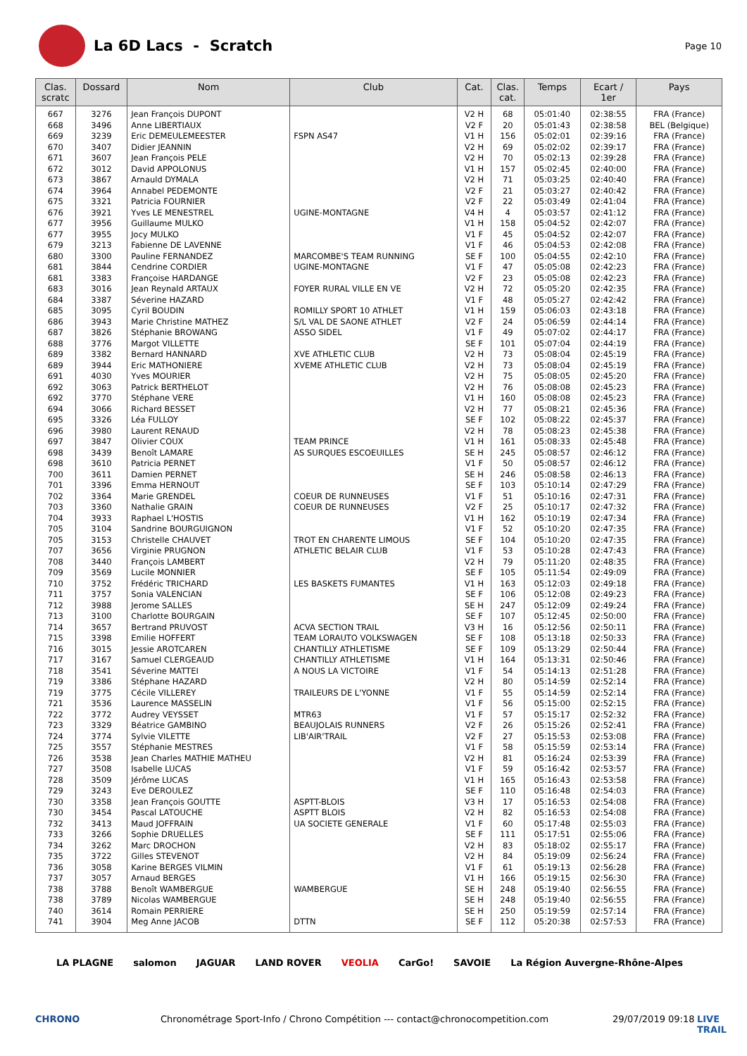La 6D Lacs - Scratch
Page 10
| Clas. scratc | Dossard | Nom | Club | Cat. | Clas. cat. | Temps | Ecart / 1er | Pays |
| --- | --- | --- | --- | --- | --- | --- | --- | --- |
| 667 | 3276 | Jean François DUPONT | | V2 H | 68 | 05:01:40 | 02:38:55 | FRA (France) |
| 668 | 3496 | Anne LIBERTIAUX | | V2 F | 20 | 05:01:43 | 02:38:58 | BEL (Belgique) |
| 669 | 3239 | Eric DEMEULEMEESTER | FSPN AS47 | V1 H | 156 | 05:02:01 | 02:39:16 | FRA (France) |
| 670 | 3407 | Didier JEANNIN | | V2 H | 69 | 05:02:02 | 02:39:17 | FRA (France) |
| 671 | 3607 | Jean François PELE | | V2 H | 70 | 05:02:13 | 02:39:28 | FRA (France) |
| 672 | 3012 | David APPOLONUS | | V1 H | 157 | 05:02:45 | 02:40:00 | FRA (France) |
| 673 | 3867 | Arnauld DYMALA | | V2 H | 71 | 05:03:25 | 02:40:40 | FRA (France) |
| 674 | 3964 | Annabel PEDEMONTE | | V2 F | 21 | 05:03:27 | 02:40:42 | FRA (France) |
| 675 | 3321 | Patricia FOURNIER | | V2 F | 22 | 05:03:49 | 02:41:04 | FRA (France) |
| 676 | 3921 | Yves LE MENESTREL | UGINE-MONTAGNE | V4 H | 4 | 05:03:57 | 02:41:12 | FRA (France) |
| 677 | 3956 | Guillaume MULKO | | V1 H | 158 | 05:04:52 | 02:42:07 | FRA (France) |
| 677 | 3955 | Jocy MULKO | | V1 F | 45 | 05:04:52 | 02:42:07 | FRA (France) |
| 679 | 3213 | Fabienne DE LAVENNE | | V1 F | 46 | 05:04:53 | 02:42:08 | FRA (France) |
| 680 | 3300 | Pauline FERNANDEZ | MARCOMBE'S TEAM RUNNING | SE F | 100 | 05:04:55 | 02:42:10 | FRA (France) |
| 681 | 3844 | Cendrine CORDIER | UGINE-MONTAGNE | V1 F | 47 | 05:05:08 | 02:42:23 | FRA (France) |
| 681 | 3383 | Françoise HARDANGE | | V2 F | 23 | 05:05:08 | 02:42:23 | FRA (France) |
| 683 | 3016 | Jean Reynald ARTAUX | FOYER RURAL VILLE EN VE | V2 H | 72 | 05:05:20 | 02:42:35 | FRA (France) |
| 684 | 3387 | Séverine HAZARD | | V1 F | 48 | 05:05:27 | 02:42:42 | FRA (France) |
| 685 | 3095 | Cyril BOUDIN | ROMILLY SPORT 10 ATHLET | V1 H | 159 | 05:06:03 | 02:43:18 | FRA (France) |
| 686 | 3943 | Marie Christine MATHEZ | S/L VAL DE SAONE ATHLET | V2 F | 24 | 05:06:59 | 02:44:14 | FRA (France) |
| 687 | 3826 | Stéphanie BROWANG | ASSO SIDEL | V1 F | 49 | 05:07:02 | 02:44:17 | FRA (France) |
| 688 | 3776 | Margot VILLETTE | | SE F | 101 | 05:07:04 | 02:44:19 | FRA (France) |
| 689 | 3382 | Bernard HANNARD | XVE ATHLETIC CLUB | V2 H | 73 | 05:08:04 | 02:45:19 | FRA (France) |
| 689 | 3944 | Eric MATHONIERE | XVEME ATHLETIC CLUB | V2 H | 73 | 05:08:04 | 02:45:19 | FRA (France) |
| 691 | 4030 | Yves MOURIER | | V2 H | 75 | 05:08:05 | 02:45:20 | FRA (France) |
| 692 | 3063 | Patrick BERTHELOT | | V2 H | 76 | 05:08:08 | 02:45:23 | FRA (France) |
| 692 | 3770 | Stéphane VERE | | V1 H | 160 | 05:08:08 | 02:45:23 | FRA (France) |
| 694 | 3066 | Richard BESSET | | V2 H | 77 | 05:08:21 | 02:45:36 | FRA (France) |
| 695 | 3326 | Léa FULLOY | | SE F | 102 | 05:08:22 | 02:45:37 | FRA (France) |
| 696 | 3980 | Laurent RENAUD | | V2 H | 78 | 05:08:23 | 02:45:38 | FRA (France) |
| 697 | 3847 | Olivier COUX | TEAM PRINCE | V1 H | 161 | 05:08:33 | 02:45:48 | FRA (France) |
| 698 | 3439 | Benoît LAMARE | AS SURQUES ESCOEUILLES | SE H | 245 | 05:08:57 | 02:46:12 | FRA (France) |
| 698 | 3610 | Patricia PERNET | | V1 F | 50 | 05:08:57 | 02:46:12 | FRA (France) |
| 700 | 3611 | Damien PERNET | | SE H | 246 | 05:08:58 | 02:46:13 | FRA (France) |
| 701 | 3396 | Emma HERNOUT | | SE F | 103 | 05:10:14 | 02:47:29 | FRA (France) |
| 702 | 3364 | Marie GRENDEL | COEUR DE RUNNEUSES | V1 F | 51 | 05:10:16 | 02:47:31 | FRA (France) |
| 703 | 3360 | Nathalie GRAIN | COEUR DE RUNNEUSES | V2 F | 25 | 05:10:17 | 02:47:32 | FRA (France) |
| 704 | 3933 | Raphael L'HOSTIS | | V1 H | 162 | 05:10:19 | 02:47:34 | FRA (France) |
| 705 | 3104 | Sandrine BOURGUIGNON | | V1 F | 52 | 05:10:20 | 02:47:35 | FRA (France) |
| 705 | 3153 | Christelle CHAUVET | TROT EN CHARENTE LIMOUS | SE F | 104 | 05:10:20 | 02:47:35 | FRA (France) |
| 707 | 3656 | Virginie PRUGNON | ATHLETIC BELAIR CLUB | V1 F | 53 | 05:10:28 | 02:47:43 | FRA (France) |
| 708 | 3440 | François LAMBERT | | V2 H | 79 | 05:11:20 | 02:48:35 | FRA (France) |
| 709 | 3569 | Lucile MONNIER | | SE F | 105 | 05:11:54 | 02:49:09 | FRA (France) |
| 710 | 3752 | Frédéric TRICHARD | LES BASKETS FUMANTES | V1 H | 163 | 05:12:03 | 02:49:18 | FRA (France) |
| 711 | 3757 | Sonia VALENCIAN | | SE F | 106 | 05:12:08 | 02:49:23 | FRA (France) |
| 712 | 3988 | Jerome SALLES | | SE H | 247 | 05:12:09 | 02:49:24 | FRA (France) |
| 713 | 3100 | Charlotte BOURGAIN | | SE F | 107 | 05:12:45 | 02:50:00 | FRA (France) |
| 714 | 3657 | Bertrand PRUVOST | ACVA SECTION TRAIL | V3 H | 16 | 05:12:56 | 02:50:11 | FRA (France) |
| 715 | 3398 | Emilie HOFFERT | TEAM LORAUTO VOLKSWAGEN | SE F | 108 | 05:13:18 | 02:50:33 | FRA (France) |
| 716 | 3015 | Jessie AROTCAREN | CHANTILLY ATHLETISME | SE F | 109 | 05:13:29 | 02:50:44 | FRA (France) |
| 717 | 3167 | Samuel CLERGEAUD | CHANTILLY ATHLETISME | V1 H | 164 | 05:13:31 | 02:50:46 | FRA (France) |
| 718 | 3541 | Séverine MATTEI | A NOUS LA VICTOIRE | V1 F | 54 | 05:14:13 | 02:51:28 | FRA (France) |
| 719 | 3386 | Stéphane HAZARD | | V2 H | 80 | 05:14:59 | 02:52:14 | FRA (France) |
| 719 | 3775 | Cécile VILLEREY | TRAILEURS DE L'YONNE | V1 F | 55 | 05:14:59 | 02:52:14 | FRA (France) |
| 721 | 3536 | Laurence MASSELIN | | V1 F | 56 | 05:15:00 | 02:52:15 | FRA (France) |
| 722 | 3772 | Audrey VEYSSET | MTR63 | V1 F | 57 | 05:15:17 | 02:52:32 | FRA (France) |
| 723 | 3329 | Béatrice GAMBINO | BEAUJOLAIS RUNNERS | V2 F | 26 | 05:15:26 | 02:52:41 | FRA (France) |
| 724 | 3774 | Sylvie VILETTE | LIB'AIR'TRAIL | V2 F | 27 | 05:15:53 | 02:53:08 | FRA (France) |
| 725 | 3557 | Stéphanie MESTRES | | V1 F | 58 | 05:15:59 | 02:53:14 | FRA (France) |
| 726 | 3538 | Jean Charles MATHIE MATHEU | | V2 H | 81 | 05:16:24 | 02:53:39 | FRA (France) |
| 727 | 3508 | Isabelle LUCAS | | V1 F | 59 | 05:16:42 | 02:53:57 | FRA (France) |
| 728 | 3509 | Jérôme LUCAS | | V1 H | 165 | 05:16:43 | 02:53:58 | FRA (France) |
| 729 | 3243 | Eve DEROULEZ | | SE F | 110 | 05:16:48 | 02:54:03 | FRA (France) |
| 730 | 3358 | Jean François GOUTTE | ASPTT-BLOIS | V3 H | 17 | 05:16:53 | 02:54:08 | FRA (France) |
| 730 | 3454 | Pascal LATOUCHE | ASPTT BLOIS | V2 H | 82 | 05:16:53 | 02:54:08 | FRA (France) |
| 732 | 3413 | Maud JOFFRAIN | UA SOCIETE GENERALE | V1 F | 60 | 05:17:48 | 02:55:03 | FRA (France) |
| 733 | 3266 | Sophie DRUELLES | | SE F | 111 | 05:17:51 | 02:55:06 | FRA (France) |
| 734 | 3262 | Marc DROCHON | | V2 H | 83 | 05:18:02 | 02:55:17 | FRA (France) |
| 735 | 3722 | Gilles STEVENOT | | V2 H | 84 | 05:19:09 | 02:56:24 | FRA (France) |
| 736 | 3058 | Karine BERGES VILMIN | | V1 F | 61 | 05:19:13 | 02:56:28 | FRA (France) |
| 737 | 3057 | Arnaud BERGES | | V1 H | 166 | 05:19:15 | 02:56:30 | FRA (France) |
| 738 | 3788 | Benoît WAMBERGUE | WAMBERGUE | SE H | 248 | 05:19:40 | 02:56:55 | FRA (France) |
| 738 | 3789 | Nicolas WAMBERGUE | | SE H | 248 | 05:19:40 | 02:56:55 | FRA (France) |
| 740 | 3614 | Romain PERRIERE | | SE H | 250 | 05:19:59 | 02:57:14 | FRA (France) |
| 741 | 3904 | Meg Anne JACOB | DTTN | SE F | 112 | 05:20:38 | 02:57:53 | FRA (France) |
LA PLAGNE salomon JAGUAR LAND ROVER VEOLIA CarGo! SAVOIE La Région Auvergne-Rhône-Alpes
CHRONO Chronométrage Sport-Info / Chrono Compétition --- contact@chronocompetition.com 29/07/2019 09:18 LIVE TRAIL